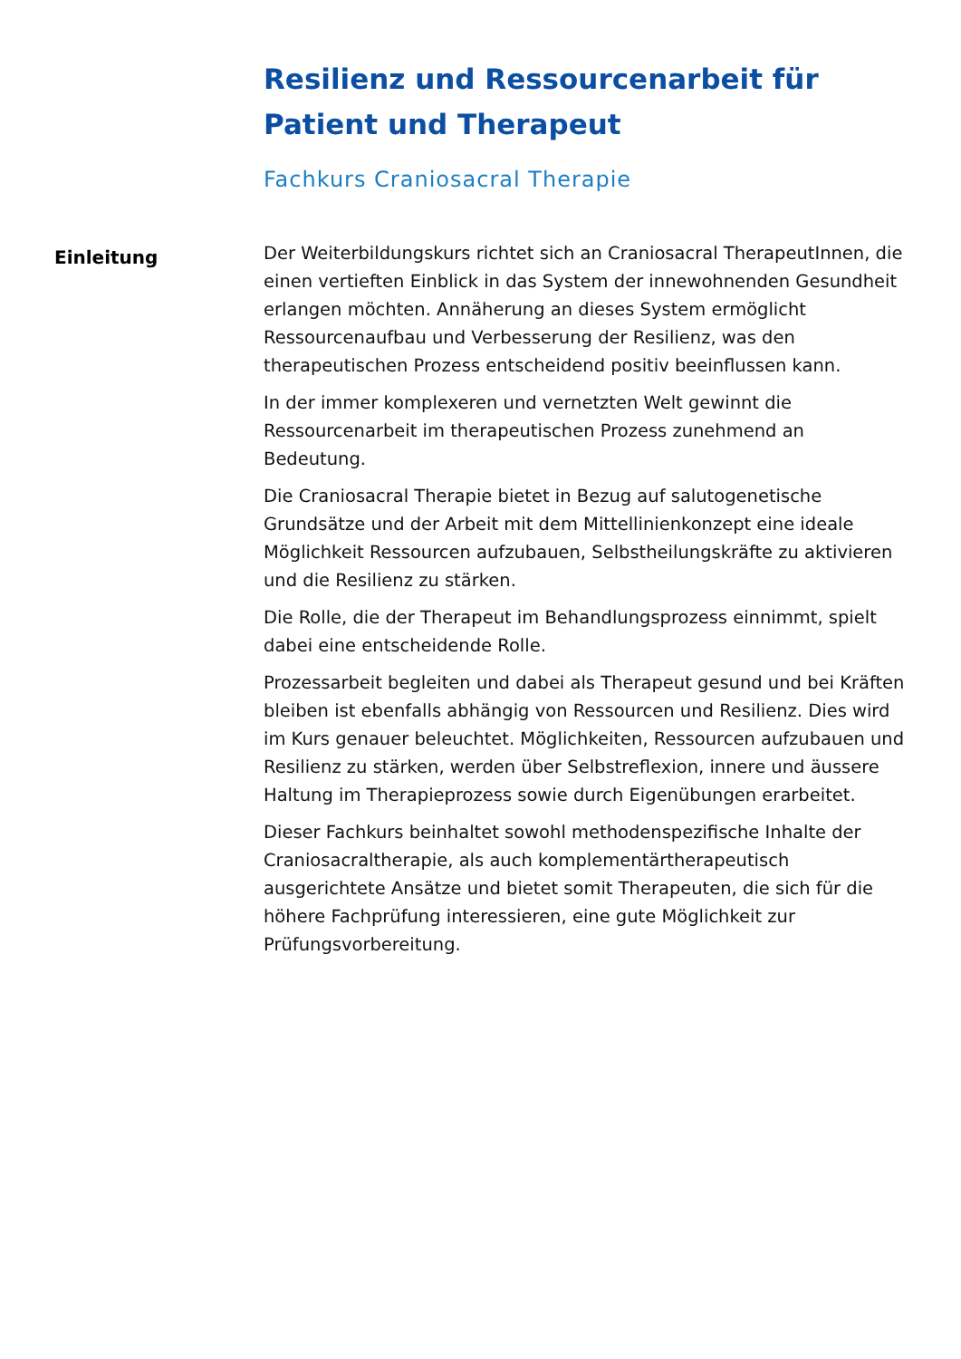Resilienz und Ressourcenarbeit für Patient und Therapeut
Fachkurs Craniosacral Therapie
Einleitung
Der Weiterbildungskurs richtet sich an Craniosacral TherapeutInnen, die einen vertieften Einblick in das System der innewohnenden Gesundheit erlangen möchten. Annäherung an dieses System ermöglicht Ressourcenaufbau und Verbesserung der Resilienz, was den therapeutischen Prozess entscheidend positiv beeinflussen kann.
In der immer komplexeren und vernetzten Welt gewinnt die Ressourcenarbeit im therapeutischen Prozess zunehmend an Bedeutung.
Die Craniosacral Therapie bietet in Bezug auf salutogenetische Grundsätze und der Arbeit mit dem Mittellinienkonzept eine ideale Möglichkeit Ressourcen aufzubauen, Selbstheilungskräfte zu aktivieren und die Resilienz zu stärken.
Die Rolle, die der Therapeut im Behandlungsprozess einnimmt, spielt dabei eine entscheidende Rolle.
Prozessarbeit begleiten und dabei als Therapeut gesund und bei Kräften bleiben ist ebenfalls abhängig von Ressourcen und Resilienz. Dies wird im Kurs genauer beleuchtet. Möglichkeiten, Ressourcen aufzubauen und Resilienz zu stärken, werden über Selbstreflexion, innere und äussere Haltung im Therapieprozess sowie durch Eigenübungen erarbeitet.
Dieser Fachkurs beinhaltet sowohl methodenspezifische Inhalte der Craniosacraltherapie, als auch komplementärtherapeutisch ausgerichtete Ansätze und bietet somit Therapeuten, die sich für die höhere Fachprüfung interessieren, eine gute Möglichkeit zur Prüfungsvorbereitung.